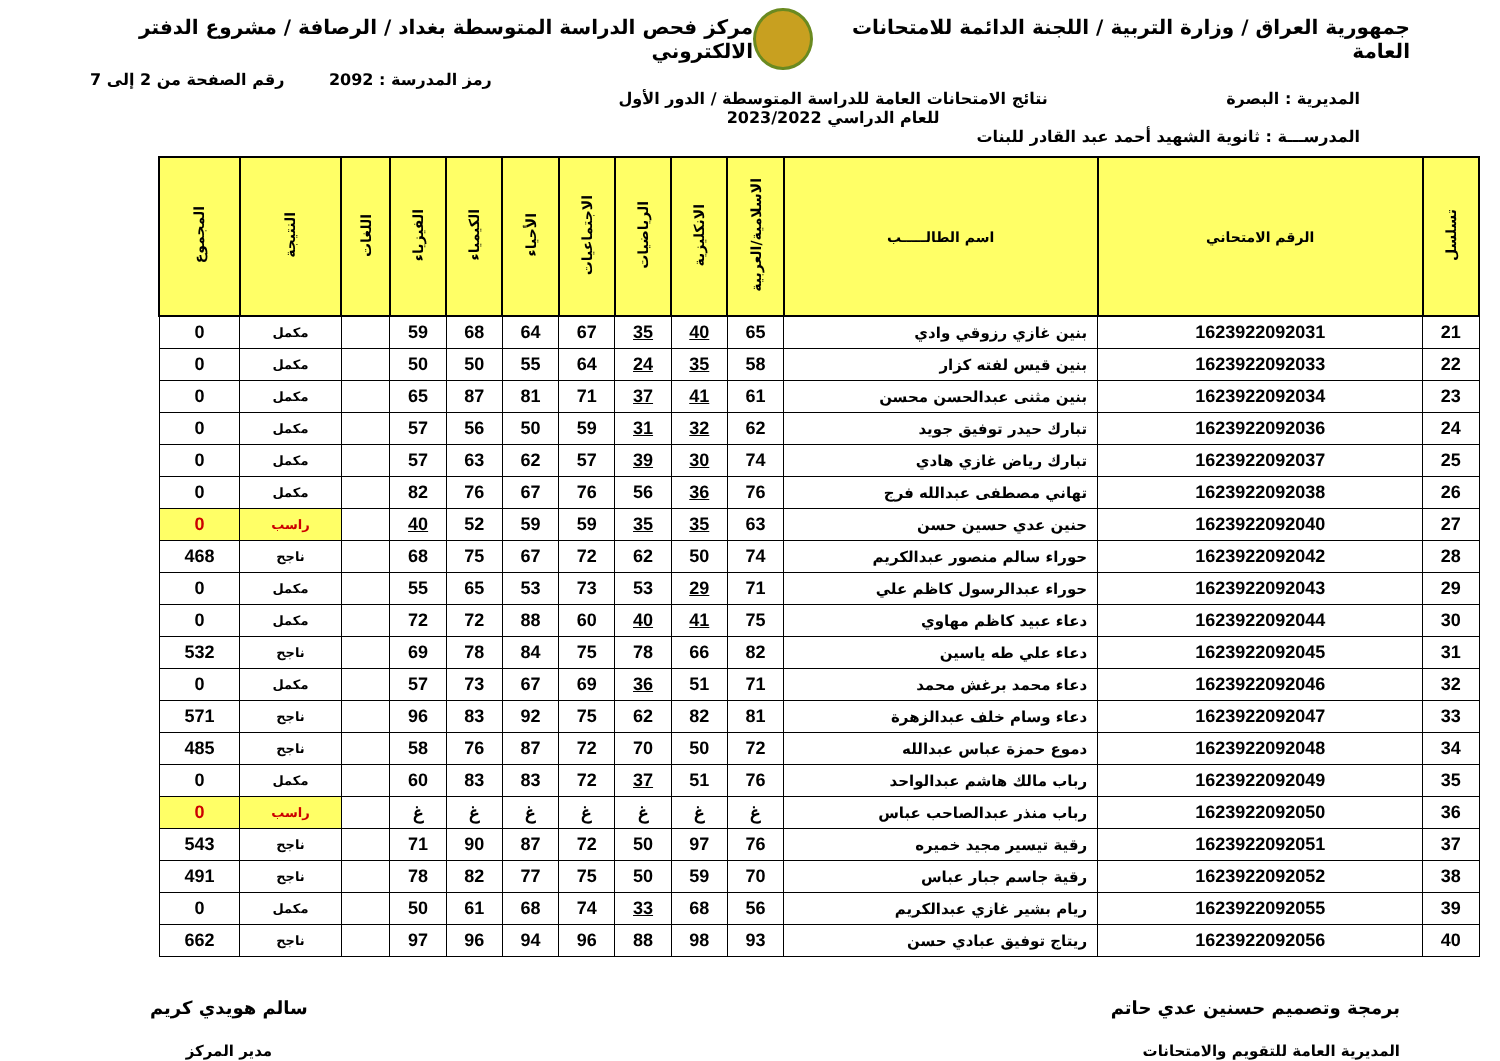جمهورية العراق / وزارة التربية / اللجنة الدائمة للامتحانات العامة
مركز فحص الدراسة المتوسطة بغداد / الرصافة / مشروع الدفتر الالكتروني
رمز المدرسة : 2092 رقم الصفحة من 2 إلى 7
المديرية : البصرة نتائج الامتحانات العامة للدراسة المتوسطة / الدور الأول
للعام الدراسي 2023/2022
المدرســـة : ثانوية الشهيد أحمد عبد القادر للبنات
| تسلسل | الرقم الامتحاني | اسم الطالـــــب | الاسلامية/العربية | الانكليزية | الرياضيات | الاجتماعيات | الأحياء | الكيمياء | الفيزياء | اللغات | النتيجة | المجموع |
| --- | --- | --- | --- | --- | --- | --- | --- | --- | --- | --- | --- | --- |
| 21 | 1623922092031 | بنين غازي رزوقي وادي | 65 | 40 | 35 | 67 | 64 | 68 | 59 | | مكمل | 0 |
| 22 | 1623922092033 | بنين قيس لفته كزار | 58 | 35 | 24 | 64 | 55 | 50 | 50 | | مكمل | 0 |
| 23 | 1623922092034 | بنين مثنى عبدالحسن محسن | 61 | 41 | 37 | 71 | 81 | 87 | 65 | | مكمل | 0 |
| 24 | 1623922092036 | تبارك حيدر توفيق جويد | 62 | 32 | 31 | 59 | 50 | 56 | 57 | | مكمل | 0 |
| 25 | 1623922092037 | تبارك رياض غازي هادي | 74 | 30 | 39 | 57 | 62 | 63 | 57 | | مكمل | 0 |
| 26 | 1623922092038 | تهاني مصطفى عبدالله فرج | 76 | 36 | 56 | 76 | 67 | 76 | 82 | | مكمل | 0 |
| 27 | 1623922092040 | حنين عدي حسين حسن | 63 | 35 | 35 | 59 | 59 | 52 | 40 | | راسب | 0 |
| 28 | 1623922092042 | حوراء سالم منصور عبدالكريم | 74 | 50 | 62 | 72 | 67 | 75 | 68 | | ناجح | 468 |
| 29 | 1623922092043 | حوراء عبدالرسول كاظم علي | 71 | 29 | 53 | 73 | 53 | 65 | 55 | | مكمل | 0 |
| 30 | 1623922092044 | دعاء عبيد كاظم مهاوي | 75 | 41 | 40 | 60 | 88 | 72 | 72 | | مكمل | 0 |
| 31 | 1623922092045 | دعاء علي طه ياسين | 82 | 66 | 78 | 75 | 84 | 78 | 69 | | ناجح | 532 |
| 32 | 1623922092046 | دعاء محمد برغش محمد | 71 | 51 | 36 | 69 | 67 | 73 | 57 | | مكمل | 0 |
| 33 | 1623922092047 | دعاء وسام خلف عبدالزهرة | 81 | 82 | 62 | 75 | 92 | 83 | 96 | | ناجح | 571 |
| 34 | 1623922092048 | دموع حمزة عباس عبدالله | 72 | 50 | 70 | 72 | 87 | 76 | 58 | | ناجح | 485 |
| 35 | 1623922092049 | رباب مالك هاشم عبدالواحد | 76 | 51 | 37 | 72 | 83 | 83 | 60 | | مكمل | 0 |
| 36 | 1623922092050 | رباب منذر عبدالصاحب عباس | غ | غ | غ | غ | غ | غ | غ | | راسب | 0 |
| 37 | 1623922092051 | رقية تيسير مجيد خميره | 76 | 97 | 50 | 72 | 87 | 90 | 71 | | ناجح | 543 |
| 38 | 1623922092052 | رقية جاسم جبار عباس | 70 | 59 | 50 | 75 | 77 | 82 | 78 | | ناجح | 491 |
| 39 | 1623922092055 | ريام بشير غازي عبدالكريم | 56 | 68 | 33 | 74 | 68 | 61 | 50 | | مكمل | 0 |
| 40 | 1623922092056 | ريتاج توفيق عبادي حسن | 93 | 98 | 88 | 96 | 94 | 96 | 97 | | ناجح | 662 |
برمجة وتصميم حسنين عدي حاتم
المديرية العامة للتقويم والامتحانات
سالم هويدي كريم
مدير المركز